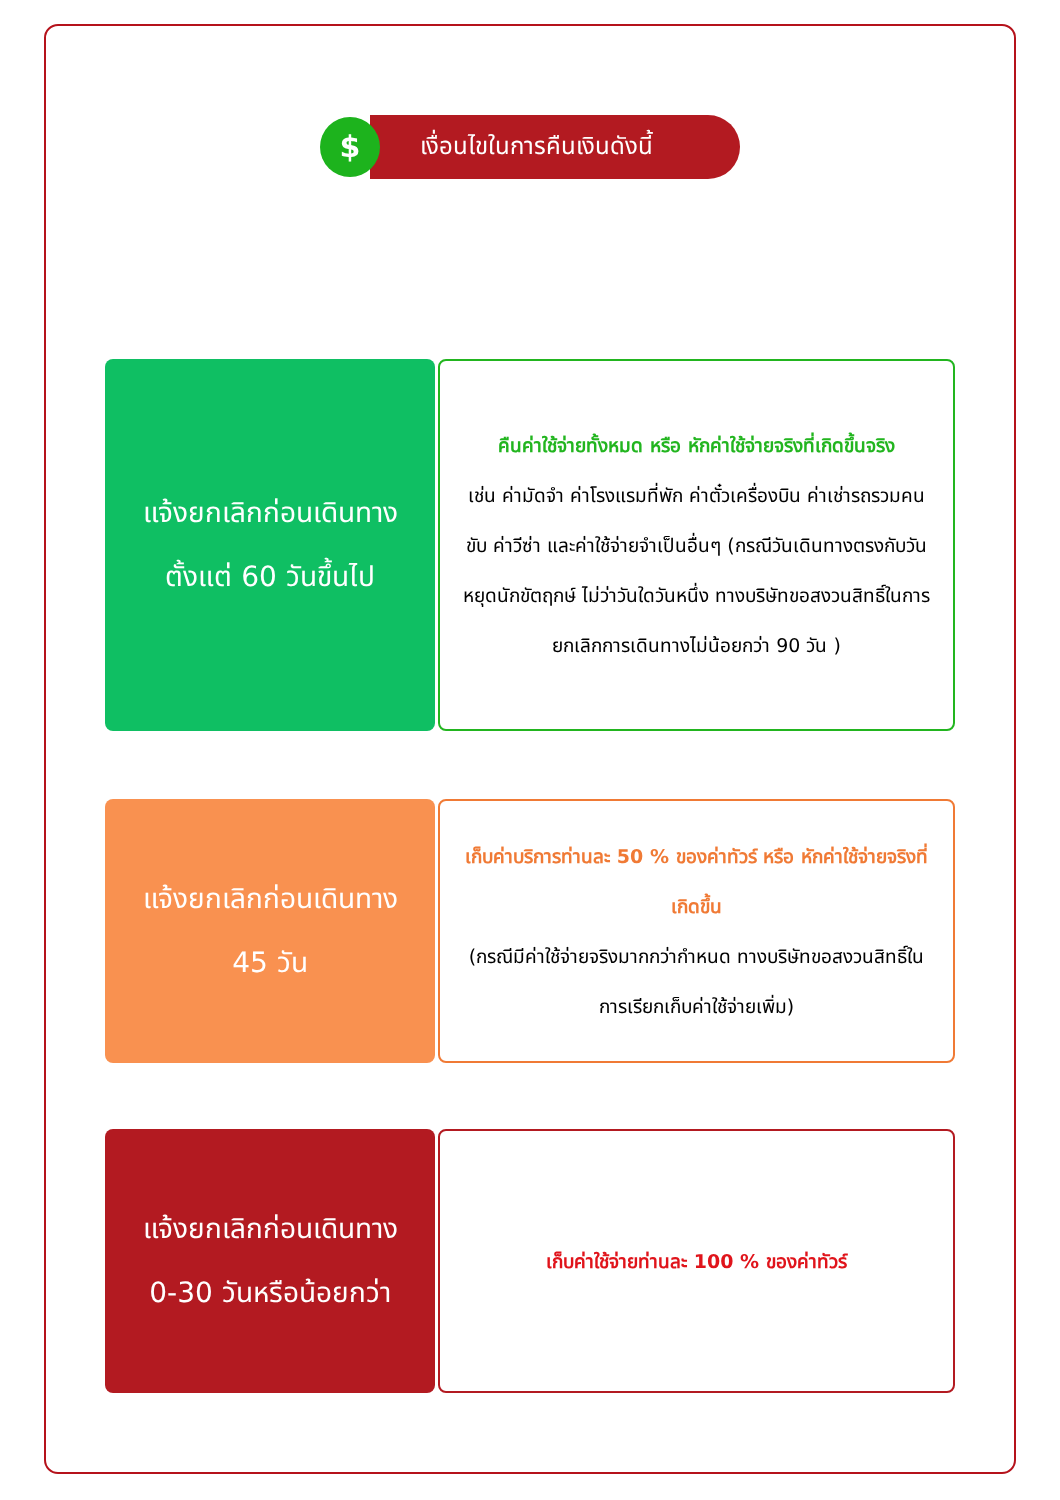$
เงื่อนไขในการคืนเงินดังนี้
แจ้งยกเลิกก่อนเดินทาง
ตั้งแต่ 60 วันขึ้นไป
คืนค่าใช้จ่ายทั้งหมด หรือ หักค่าใช้จ่ายจริงที่เกิดขึ้นจริง
เช่น ค่ามัดจำ ค่าโรงแรมที่พัก ค่าตั๋วเครื่องบิน ค่าเช่ารถรวมคนขับ ค่าวีซ่า และค่าใช้จ่ายจำเป็นอื่นๆ (กรณีวันเดินทางตรงกับวันหยุดนักขัตฤกษ์ ไม่ว่าวันใดวันหนึ่ง ทางบริษัทขอสงวนสิทธิ์ในการยกเลิกการเดินทางไม่น้อยกว่า 90 วัน )
แจ้งยกเลิกก่อนเดินทาง
45 วัน
เก็บค่าบริการท่านละ 50 % ของค่าทัวร์ หรือ หักค่าใช้จ่ายจริงที่เกิดขึ้น
(กรณีมีค่าใช้จ่ายจริงมากกว่ากำหนด ทางบริษัทขอสงวนสิทธิ์ในการเรียกเก็บค่าใช้จ่ายเพิ่ม)
แจ้งยกเลิกก่อนเดินทาง
0-30 วันหรือน้อยกว่า
เก็บค่าใช้จ่ายท่านละ 100 % ของค่าทัวร์